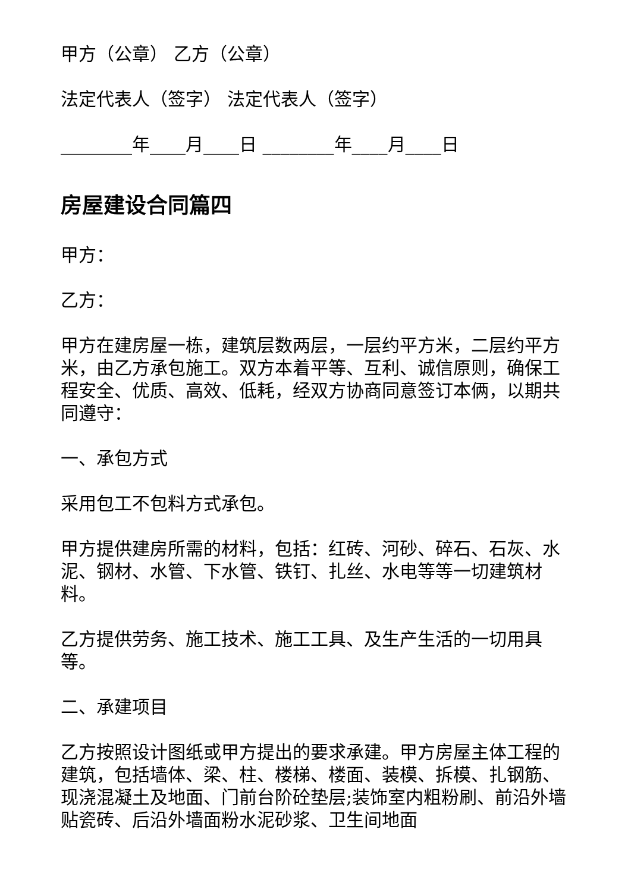甲方（公章） 乙方（公章）
法定代表人（签字） 法定代表人（签字）
________年____月____日 ________年____月____日
房屋建设合同篇四
甲方：
乙方：
甲方在建房屋一栋，建筑层数两层，一层约平方米，二层约平方米，由乙方承包施工。双方本着平等、互利、诚信原则，确保工程安全、优质、高效、低耗，经双方协商同意签订本俩，以期共同遵守：
一、承包方式
采用包工不包料方式承包。
甲方提供建房所需的材料，包括：红砖、河砂、碎石、石灰、水泥、钢材、水管、下水管、铁钉、扎丝、水电等等一切建筑材料。
乙方提供劳务、施工技术、施工工具、及生产生活的一切用具等。
二、承建项目
乙方按照设计图纸或甲方提出的要求承建。甲方房屋主体工程的建筑，包括墙体、梁、柱、楼梯、楼面、装模、拆模、扎钢筋、现浇混凝土及地面、门前台阶砼垫层;装饰室内粗粉刷、前沿外墙贴瓷砖、后沿外墙面粉水泥砂浆、卫生间地面